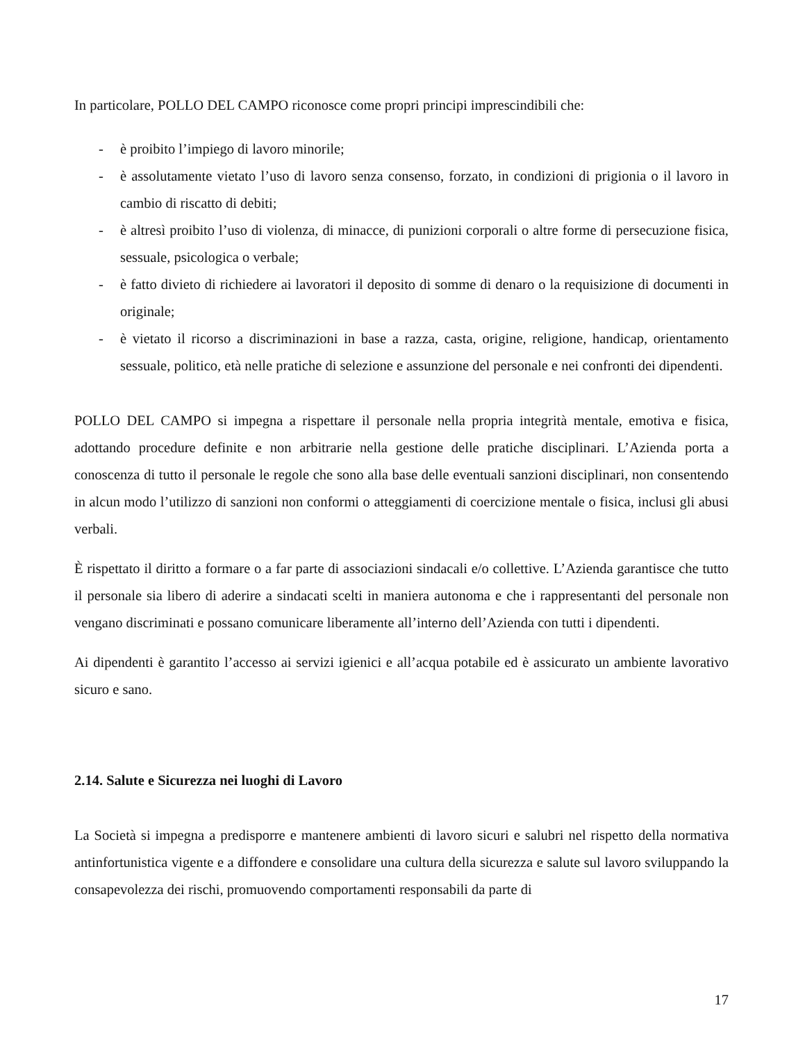In particolare, POLLO DEL CAMPO riconosce come propri principi imprescindibili che:
- è proibito l’impiego di lavoro minorile;
- è assolutamente vietato l’uso di lavoro senza consenso, forzato, in condizioni di prigionia o il lavoro in cambio di riscatto di debiti;
- è altresì proibito l’uso di violenza, di minacce, di punizioni corporali o altre forme di persecuzione fisica, sessuale, psicologica o verbale;
- è fatto divieto di richiedere ai lavoratori il deposito di somme di denaro o la requisizione di documenti in originale;
- è vietato il ricorso a discriminazioni in base a razza, casta, origine, religione, handicap, orientamento sessuale, politico, età nelle pratiche di selezione e assunzione del personale e nei confronti dei dipendenti.
POLLO DEL CAMPO si impegna a rispettare il personale nella propria integrità mentale, emotiva e fisica, adottando procedure definite e non arbitrarie nella gestione delle pratiche disciplinari. L’Azienda porta a conoscenza di tutto il personale le regole che sono alla base delle eventuali sanzioni disciplinari, non consentendo in alcun modo l’utilizzo di sanzioni non conformi o atteggiamenti di coercizione mentale o fisica, inclusi gli abusi verbali.
È rispettato il diritto a formare o a far parte di associazioni sindacali e/o collettive. L’Azienda garantisce che tutto il personale sia libero di aderire a sindacati scelti in maniera autonoma e che i rappresentanti del personale non vengano discriminati e possano comunicare liberamente all’interno dell’Azienda con tutti i dipendenti.
Ai dipendenti è garantito l’accesso ai servizi igienici e all’acqua potabile ed è assicurato un ambiente lavorativo sicuro e sano.
2.14. Salute e Sicurezza nei luoghi di Lavoro
La Società si impegna a predisporre e mantenere ambienti di lavoro sicuri e salubri nel rispetto della normativa antinfortunistica vigente e a diffondere e consolidare una cultura della sicurezza e salute sul lavoro sviluppando la consapevolezza dei rischi, promuovendo comportamenti responsabili da parte di
17